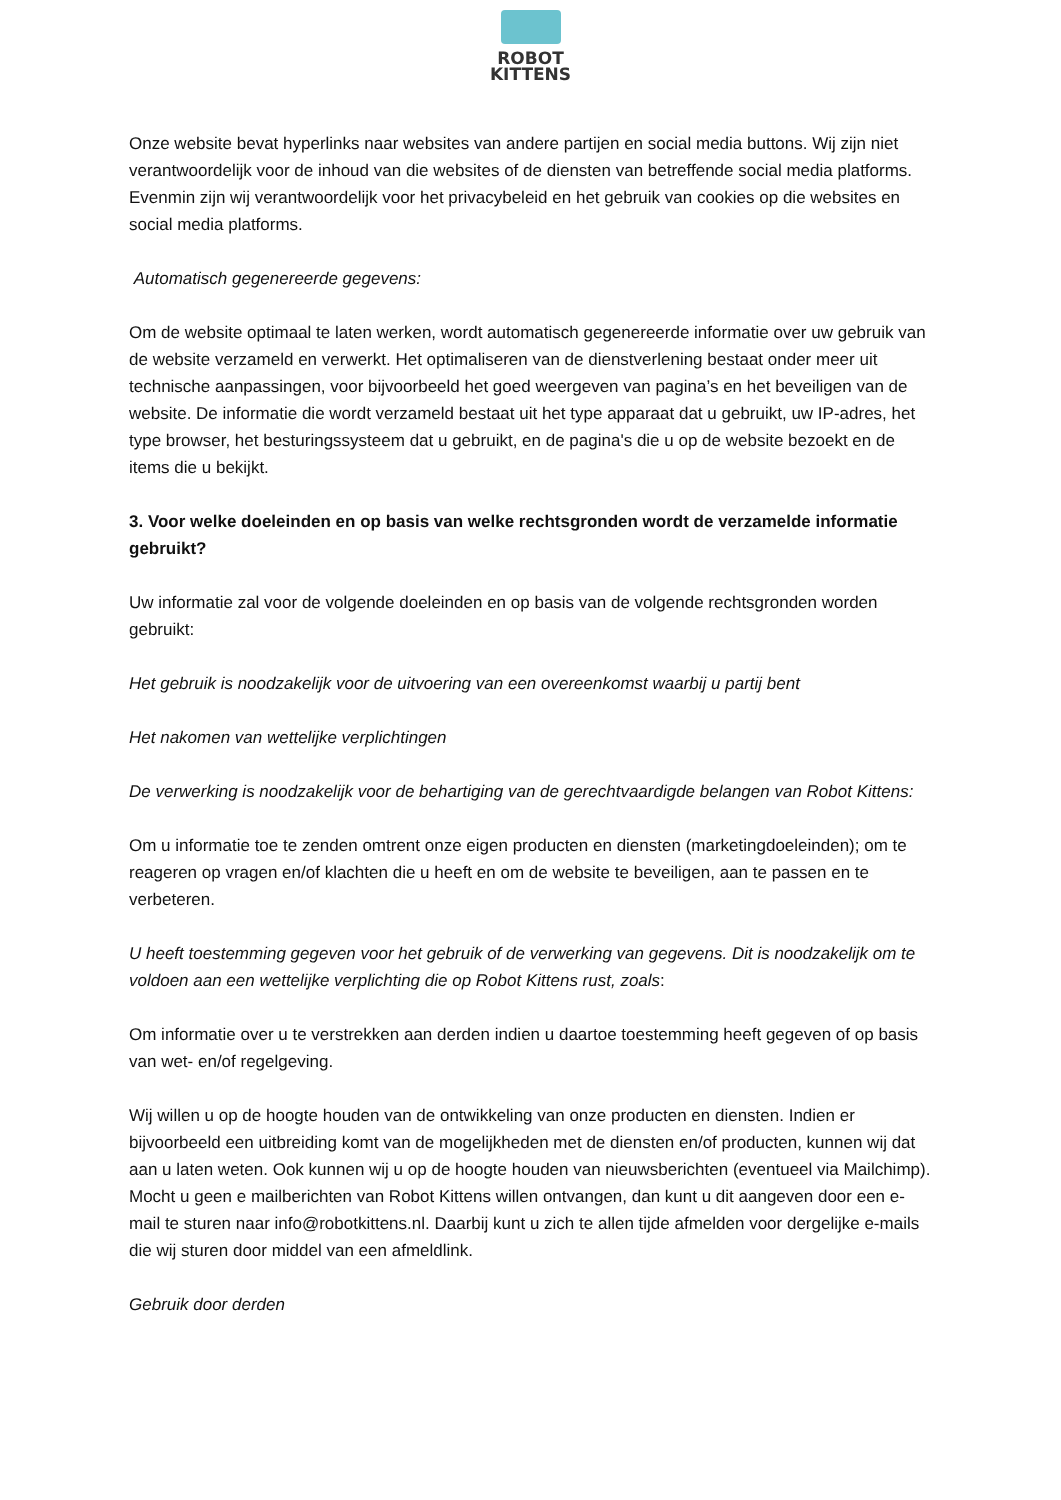ROBOT
KITTENS
Onze website bevat hyperlinks naar websites van andere partijen en social media buttons. Wij zijn niet verantwoordelijk voor de inhoud van die websites of de diensten van betreffende social media platforms.
Evenmin zijn wij verantwoordelijk voor het privacybeleid en het gebruik van cookies op die websites en social media platforms.
Automatisch gegenereerde gegevens:
Om de website optimaal te laten werken, wordt automatisch gegenereerde informatie over uw gebruik van de website verzameld en verwerkt. Het optimaliseren van de dienstverlening bestaat onder meer uit technische aanpassingen, voor bijvoorbeeld het goed weergeven van pagina’s en het beveiligen van de website. De informatie die wordt verzameld bestaat uit het type apparaat dat u gebruikt, uw IP-adres, het type browser, het besturingssysteem dat u gebruikt, en de pagina's die u op de website bezoekt en de items die u bekijkt.
3. Voor welke doeleinden en op basis van welke rechtsgronden wordt de verzamelde informatie gebruikt?
Uw informatie zal voor de volgende doeleinden en op basis van de volgende rechtsgronden worden gebruikt:
Het gebruik is noodzakelijk voor de uitvoering van een overeenkomst waarbij u partij bent
Het nakomen van wettelijke verplichtingen
De verwerking is noodzakelijk voor de behartiging van de gerechtvaardigde belangen van Robot Kittens:
Om u informatie toe te zenden omtrent onze eigen producten en diensten (marketingdoeleinden); om te reageren op vragen en/of klachten die u heeft en om de website te beveiligen, aan te passen en te verbeteren.
U heeft toestemming gegeven voor het gebruik of de verwerking van gegevens. Dit is noodzakelijk om te voldoen aan een wettelijke verplichting die op Robot Kittens rust, zoals:
Om informatie over u te verstrekken aan derden indien u daartoe toestemming heeft gegeven of op basis van wet- en/of regelgeving.
Wij willen u op de hoogte houden van de ontwikkeling van onze producten en diensten. Indien er bijvoorbeeld een uitbreiding komt van de mogelijkheden met de diensten en/of producten, kunnen wij dat aan u laten weten. Ook kunnen wij u op de hoogte houden van nieuwsberichten (eventueel via Mailchimp). Mocht u geen e mailberichten van Robot Kittens willen ontvangen, dan kunt u dit aangeven door een e-mail te sturen naar info@robotkittens.nl. Daarbij kunt u zich te allen tijde afmelden voor dergelijke e-mails die wij sturen door middel van een afmeldlink.
Gebruik door derden